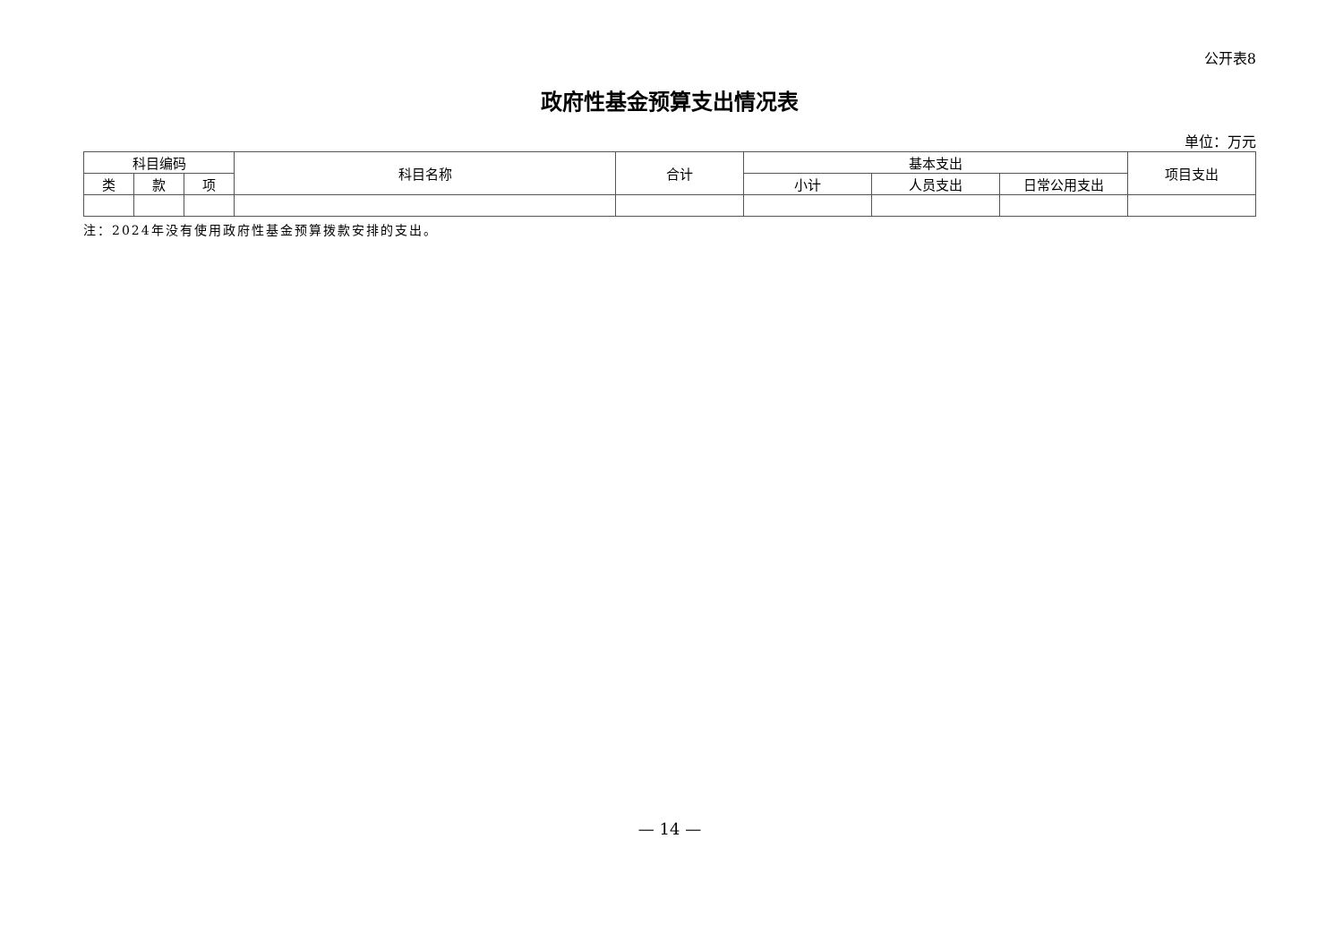公开表8
政府性基金预算支出情况表
单位：万元
| 科目编码 | | | 科目名称 | 合计 | 基本支出 | | | 项目支出 |
| --- | --- | --- | --- | --- | --- | --- | --- | --- |
| 类 | 款 | 项 | | | 小计 | 人员支出 | 日常公用支出 | |
注：2024年没有使用政府性基金预算拨款安排的支出。
— 14 —